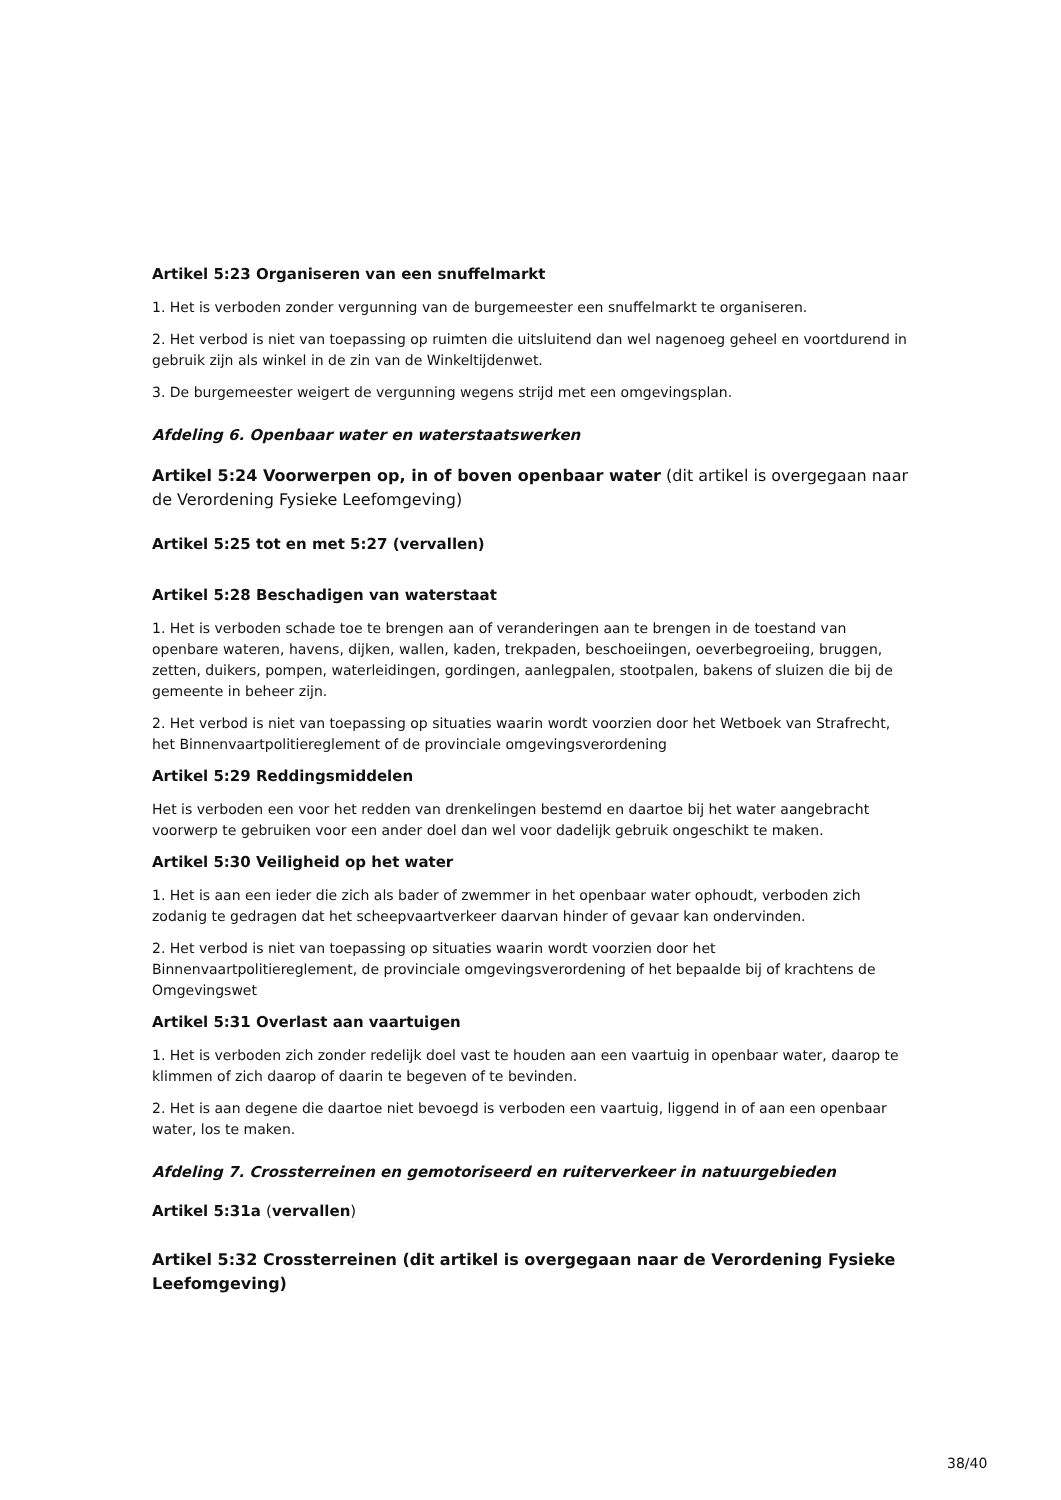Artikel 5:23 Organiseren van een snuffelmarkt
1. Het is verboden zonder vergunning van de burgemeester een snuffelmarkt te organiseren.
2. Het verbod is niet van toepassing op ruimten die uitsluitend dan wel nagenoeg geheel en voortdurend in gebruik zijn als winkel in de zin van de Winkeltijdenwet.
3. De burgemeester weigert de vergunning wegens strijd met een omgevingsplan.
Afdeling 6. Openbaar water en waterstaatswerken
Artikel 5:24 Voorwerpen op, in of boven openbaar water (dit artikel is overgegaan naar de Verordening Fysieke Leefomgeving)
Artikel 5:25 tot en met 5:27 (vervallen)
Artikel 5:28 Beschadigen van waterstaat
1. Het is verboden schade toe te brengen aan of veranderingen aan te brengen in de toestand van openbare wateren, havens, dijken, wallen, kaden, trekpaden, beschoeiingen, oeverbegroeiing, bruggen, zetten, duikers, pompen, waterleidingen, gordingen, aanlegpalen, stootpalen, bakens of sluizen die bij de gemeente in beheer zijn.
2. Het verbod is niet van toepassing op situaties waarin wordt voorzien door het Wetboek van Strafrecht, het Binnenvaartpolitiereglement of de provinciale omgevingsverordening
Artikel 5:29 Reddingsmiddelen
Het is verboden een voor het redden van drenkelingen bestemd en daartoe bij het water aangebracht voorwerp te gebruiken voor een ander doel dan wel voor dadelijk gebruik ongeschikt te maken.
Artikel 5:30 Veiligheid op het water
1. Het is aan een ieder die zich als bader of zwemmer in het openbaar water ophoudt, verboden zich zodanig te gedragen dat het scheepvaartverkeer daarvan hinder of gevaar kan ondervinden.
2. Het verbod is niet van toepassing op situaties waarin wordt voorzien door het Binnenvaartpolitiereglement, de provinciale omgevingsverordening of het bepaalde bij of krachtens de Omgevingswet
Artikel 5:31 Overlast aan vaartuigen
1. Het is verboden zich zonder redelijk doel vast te houden aan een vaartuig in openbaar water, daarop te klimmen of zich daarop of daarin te begeven of te bevinden.
2. Het is aan degene die daartoe niet bevoegd is verboden een vaartuig, liggend in of aan een openbaar water, los te maken.
Afdeling 7. Crossterreinen en gemotoriseerd en ruiterverkeer in natuurgebieden
Artikel 5:31a (vervallen)
Artikel 5:32 Crossterreinen (dit artikel is overgegaan naar de Verordening Fysieke Leefomgeving)
38/40